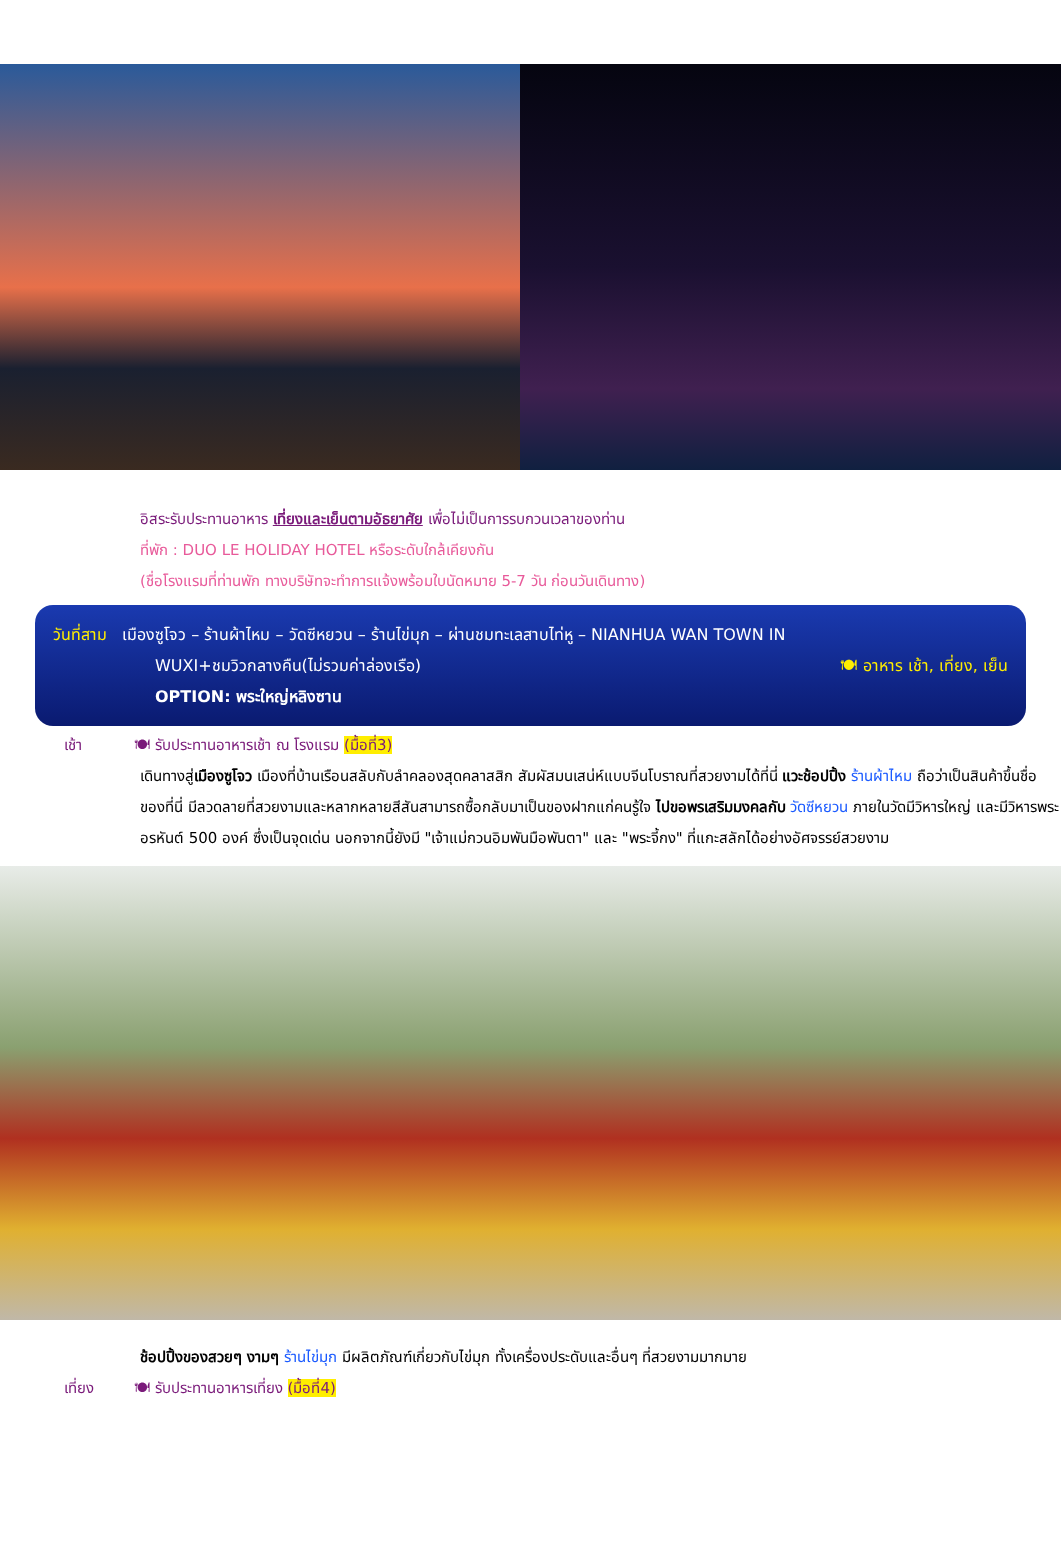อิสระรับประทานอาหาร เที่ยงและเย็นตามอัธยาศัย เพื่อไม่เป็นการรบกวนเวลาของท่าน
ที่พัก : DUO LE HOLIDAY HOTEL หรือระดับใกล้เคียงกัน
(ชื่อโรงแรมที่ท่านพัก ทางบริษัทจะทำการแจ้งพร้อมใบนัดหมาย 5-7 วัน ก่อนวันเดินทาง)
วันที่สาม เมืองซูโจว – ร้านผ้าไหม – วัดซีหยวน – ร้านไข่มุก – ผ่านชมทะเลสาบไท่หู – NIANHUA WAN TOWN IN
WUXI+ชมวิวกลางคืน(ไม่รวมค่าล่องเรือ) 🍽 อาหาร เช้า, เที่ยง, เย็น
OPTION: พระใหญ่หลิงซาน
เช้า 🍽 รับประทานอาหารเช้า ณ โรงแรม (มื้อที่3)
เดินทางสู่เมืองซูโจว เมืองที่บ้านเรือนสลับกับลำคลองสุดคลาสสิก สัมผัสมนเสน่ห์แบบจีนโบราณที่สวยงามได้ที่นี่ แวะช้อปปิ้ง ร้านผ้าไหม ถือว่าเป็นสินค้าขึ้นชื่อของที่นี่ มีลวดลายที่สวยงามและหลากหลายสีสันสามารถซื้อกลับมาเป็นของฝากแก่คนรู้ใจ ไปขอพรเสริมมงคลกับ วัดซีหยวน ภายในวัดมีวิหารใหญ่ และมีวิหารพระอรหันต์ 500 องค์ ซึ่งเป็นจุดเด่น นอกจากนี้ยังมี "เจ้าแม่กวนอิมพันมือพันตา" และ "พระจี้กง" ที่แกะสลักได้อย่างอัศจรรย์สวยงาม
ช้อปปิ้งของสวยๆ งามๆ ร้านไข่มุก มีผลิตภัณฑ์เกี่ยวกับไข่มุก ทั้งเครื่องประดับและอื่นๆ ที่สวยงามมากมาย
เที่ยง 🍽 รับประทานอาหารเที่ยง (มื้อที่4)